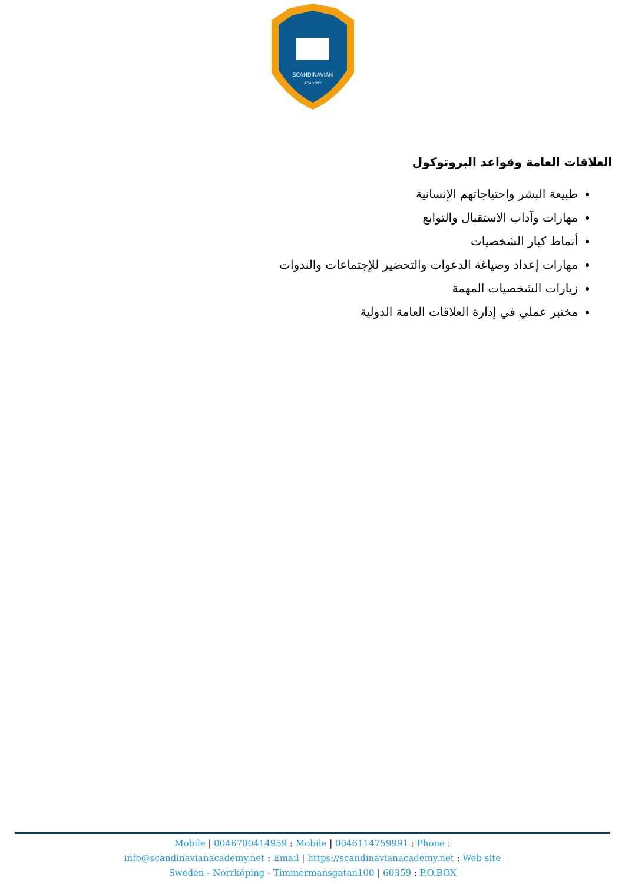SCANDINAVIAN
ACADEMY
العلاقات العامة وقواعد البروتوكول
طبيعة البشر واحتياجاتهم الإنسانية
مهارات وآداب الاستقبال والتوابع
أنماط كبار الشخصيات
مهارات إعداد وصياغة الدعوات والتحضير للإجتماعات والندوات
زيارات الشخصيات المهمة
مختبر عملي في إدارة العلاقات العامة الدولية
Mobile | 0046700414959 : Mobile | 0046114759991 : Phone :
info@scandinavianacademy.net : Email | https://scandinavianacademy.net : Web site
Sweden - Norrköping - Timmermansgatan100 | 60359 : P.O.BOX